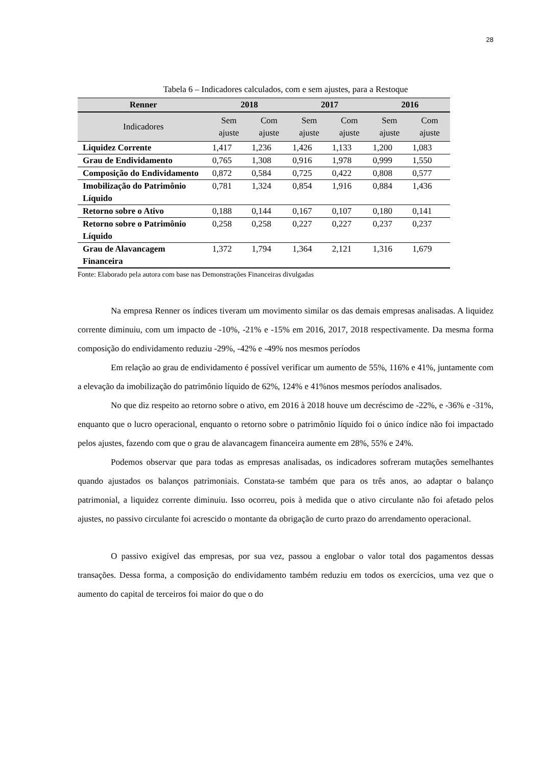28
Tabela 6 – Indicadores calculados, com e sem ajustes, para a Restoque
| Renner | 2018 | | 2017 | | 2016 | |
| --- | --- | --- | --- | --- | --- | --- |
| Indicadores | Sem ajuste | Com ajuste | Sem ajuste | Com ajuste | Sem ajuste | Com ajuste |
| Liquidez Corrente | 1,417 | 1,236 | 1,426 | 1,133 | 1,200 | 1,083 |
| Grau de Endividamento | 0,765 | 1,308 | 0,916 | 1,978 | 0,999 | 1,550 |
| Composição do Endividamento | 0,872 | 0,584 | 0,725 | 0,422 | 0,808 | 0,577 |
| Imobilização do Patrimônio Líquido | 0,781 | 1,324 | 0,854 | 1,916 | 0,884 | 1,436 |
| Retorno sobre o Ativo | 0,188 | 0,144 | 0,167 | 0,107 | 0,180 | 0,141 |
| Retorno sobre o Patrimônio Líquido | 0,258 | 0,258 | 0,227 | 0,227 | 0,237 | 0,237 |
| Grau de Alavancagem Financeira | 1,372 | 1,794 | 1,364 | 2,121 | 1,316 | 1,679 |
Fonte: Elaborado pela autora com base nas Demonstrações Financeiras divulgadas
Na empresa Renner os índices tiveram um movimento similar os das demais empresas analisadas. A liquidez corrente diminuiu, com um impacto de -10%, -21% e -15% em 2016, 2017, 2018 respectivamente. Da mesma forma composição do endividamento reduziu -29%, -42% e -49% nos mesmos períodos
Em relação ao grau de endividamento é possível verificar um aumento de 55%, 116% e 41%, juntamente com a elevação da imobilização do patrimônio líquido de 62%, 124% e 41%nos mesmos períodos analisados.
No que diz respeito ao retorno sobre o ativo, em 2016 à 2018 houve um decréscimo de -22%, e -36% e -31%, enquanto que o lucro operacional, enquanto o retorno sobre o patrimônio líquido foi o único índice não foi impactado pelos ajustes, fazendo com que o grau de alavancagem financeira aumente em 28%, 55% e 24%.
Podemos observar que para todas as empresas analisadas, os indicadores sofreram mutações semelhantes quando ajustados os balanços patrimoniais. Constata-se também que para os três anos, ao adaptar o balanço patrimonial, a liquidez corrente diminuiu. Isso ocorreu, pois à medida que o ativo circulante não foi afetado pelos ajustes, no passivo circulante foi acrescido o montante da obrigação de curto prazo do arrendamento operacional.
O passivo exigível das empresas, por sua vez, passou a englobar o valor total dos pagamentos dessas transações. Dessa forma, a composição do endividamento também reduziu em todos os exercícios, uma vez que o aumento do capital de terceiros foi maior do que o do